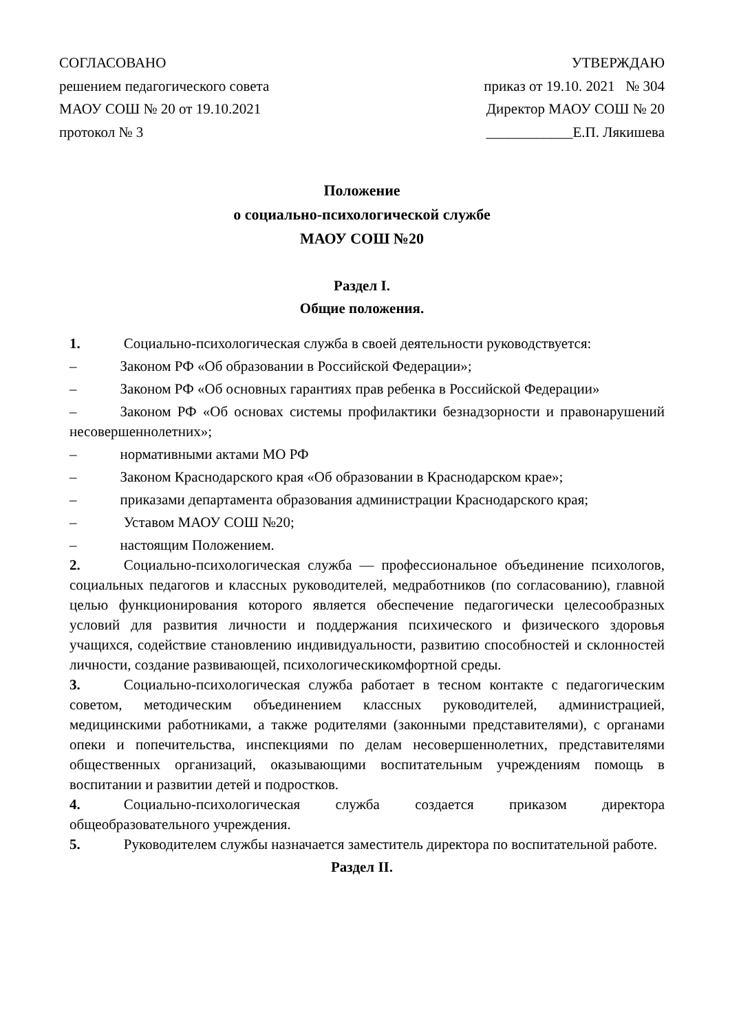СОГЛАСОВАНО
решением педагогического совета
МАОУ СОШ № 20 от 19.10.2021
протокол № 3
УТВЕРЖДАЮ
приказ от 19.10. 2021 № 304
Директор МАОУ СОШ № 20
____________Е.П. Лякишева
Положение
о социально-психологической службе
МАОУ СОШ №20
Раздел I.
Общие положения.
1. Социально-психологическая служба в своей деятельности руководствуется:
– Законом РФ «Об образовании в Российской Федерации»;
– Законом РФ «Об основных гарантиях прав ребенка в Российской Федерации»
– Законом РФ «Об основах системы профилактики безнадзорности и правонарушений несовершеннолетних»;
– нормативными актами МО РФ
– Законом Краснодарского края «Об образовании в Краснодарском крае»;
– приказами департамента образования администрации Краснодарского края;
– Уставом МАОУ СОШ №20;
– настоящим Положением.
2. Социально-психологическая служба — профессиональное объединение психологов, социальных педагогов и классных руководителей, медработников (по согласованию), главной целью функционирования которого является обеспечение педагогически целесообразных условий для развития личности и поддержания психического и физического здоровья учащихся, содействие становлению индивидуальности, развитию способностей и склонностей личности, создание развивающей, психологическикомфортной среды.
3. Социально-психологическая служба работает в тесном контакте с педагогическим советом, методическим объединением классных руководителей, администрацией, медицинскими работниками, а также родителями (законными представителями), с органами опеки и попечительства, инспекциями по делам несовершеннолетних, представителями общественных организаций, оказывающими воспитательным учреждениям помощь в воспитании и развитии детей и подростков.
4. Социально-психологическая служба создается приказом директора общеобразовательного учреждения.
5. Руководителем службы назначается заместитель директора по воспитательной работе.
Раздел II.